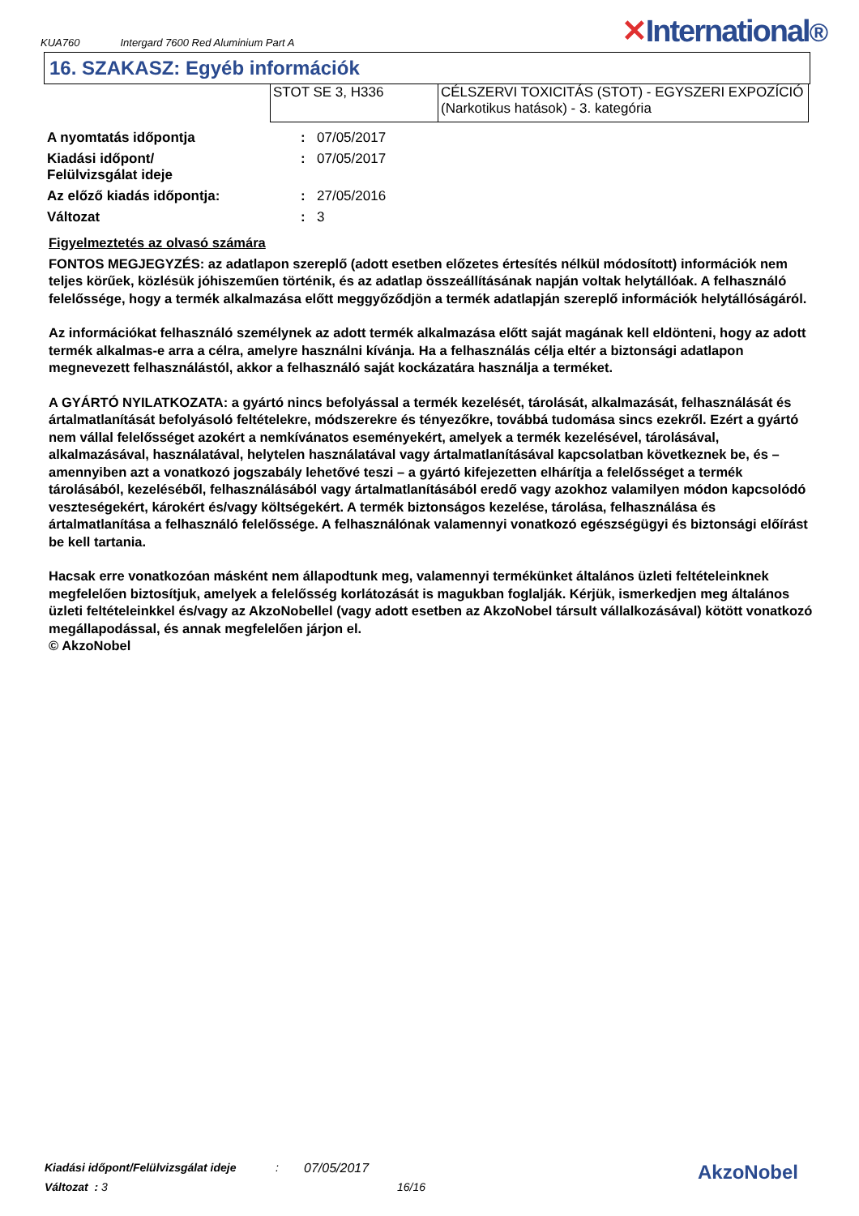KUA760 Intergard 7600 Red Aluminium Part A ✕International®
16. SZAKASZ: Egyéb információk
| STOT SE 3, H336 | CÉLSZERVI TOXICITÁS (STOT) - EGYSZERI EXPOZÍCIÓ (Narkotikus hatások) - 3. kategória |
| A nyomtatás időpontja | : | 07/05/2017 |
| Kiadási időpont/ Felülvizsgálat ideje | : | 07/05/2017 |
| Az előző kiadás időpontja: | : | 27/05/2016 |
| Változat | : | 3 |
Figyelmeztetés az olvasó számára
FONTOS MEGJEGYZÉS: az adatlapon szereplő (adott esetben előzetes értesítés nélkül módosított) információk nem teljes körűek, közlésük jóhiszeműen történik, és az adatlap összeállításának napján voltak helytállóak. A felhasználó felelőssége, hogy a termék alkalmazása előtt meggyőződjön a termék adatlapján szereplő információk helytállóságáról.
Az információkat felhasználó személynek az adott termék alkalmazása előtt saját magának kell eldönteni, hogy az adott termék alkalmas-e arra a célra, amelyre használni kívánja. Ha a felhasználás célja eltér a biztonsági adatlapon megnevezett felhasználástól, akkor a felhasználó saját kockázatára használja a terméket.
A GYÁRTÓ NYILATKOZATA: a gyártó nincs befolyással a termék kezelését, tárolását, alkalmazását, felhasználását és ártalmatlanítását befolyásoló feltételekre, módszerekre és tényezőkre, továbbá tudomása sincs ezekről. Ezért a gyártó nem vállal felelősséget azokért a nemkívánatos eseményekért, amelyek a termék kezelésével, tárolásával, alkalmazásával, használatával, helytelen használatával vagy ártalmatlanításával kapcsolatban következnek be, és – amennyiben azt a vonatkozó jogszabály lehetővé teszi – a gyártó kifejezetten elhárítja a felelősséget a termék tárolásából, kezeléséből, felhasználásából vagy ártalmatlanításából eredő vagy azokhoz valamilyen módon kapcsolódó veszteségekért, károkért és/vagy költségekért. A termék biztonságos kezelése, tárolása, felhasználása és ártalmatlanítása a felhasználó felelőssége. A felhasználónak valamennyi vonatkozó egészségügyi és biztonsági előírást be kell tartania.
Hacsak erre vonatkozóan másként nem állapodtunk meg, valamennyi termékünket általános üzleti feltételeinknek megfelelően biztosítjuk, amelyek a felelősség korlátozását is magukban foglalják. Kérjük, ismerkedjen meg általános üzleti feltételeinkkel és/vagy az AkzoNobellel (vagy adott esetben az AkzoNobel társult vállalkozásával) kötött vonatkozó megállapodással, és annak megfelelően járjon el.
© AkzoNobel
Kiadási időpont/Felülvizsgálat ideje: 07/05/2017
Változat : 3 16/16
AkzoNobel